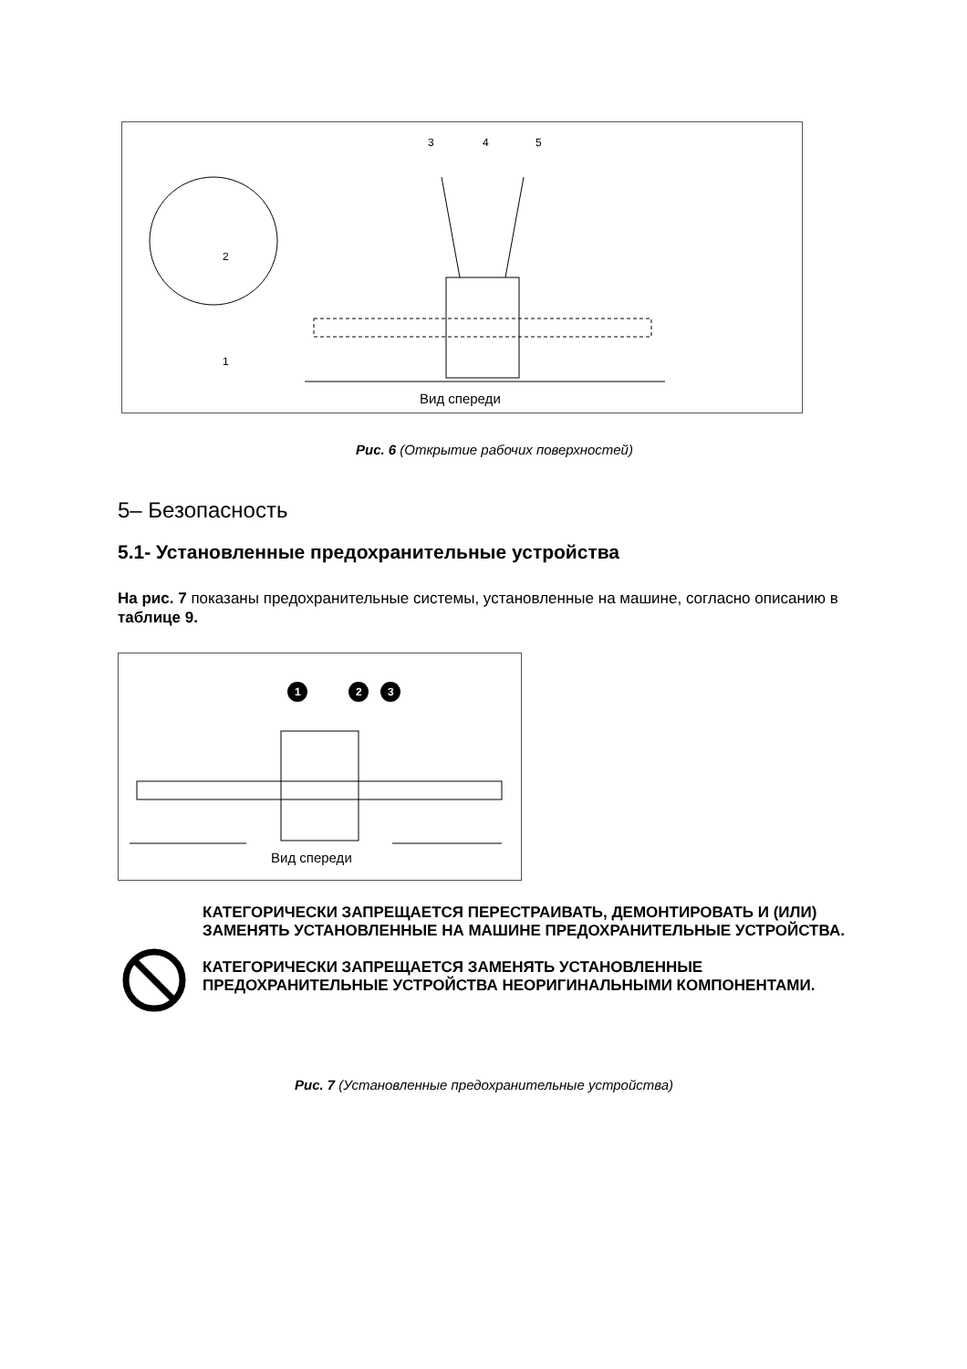3 4 5
2
1
Вид спереди
Рис. 6 (Открытие рабочих поверхностей)
5– Безопасность
5.1- Установленные предохранительные устройства
На рис. 7 показаны предохранительные системы, установленные на машине, согласно описанию в таблице 9.
1 2 3
Вид спереди
КАТЕГОРИЧЕСКИ ЗАПРЕЩАЕТСЯ ПЕРЕСТРАИВАТЬ, ДЕМОНТИРОВАТЬ И (ИЛИ) ЗАМЕНЯТЬ УСТАНОВЛЕННЫЕ НА МАШИНЕ ПРЕДОХРАНИТЕЛЬНЫЕ УСТРОЙСТВА.
КАТЕГОРИЧЕСКИ ЗАПРЕЩАЕТСЯ ЗАМЕНЯТЬ УСТАНОВЛЕННЫЕ ПРЕДОХРАНИТЕЛЬНЫЕ УСТРОЙСТВА НЕОРИГИНАЛЬНЫМИ КОМПОНЕНТАМИ.
Рис. 7 (Установленные предохранительные устройства)